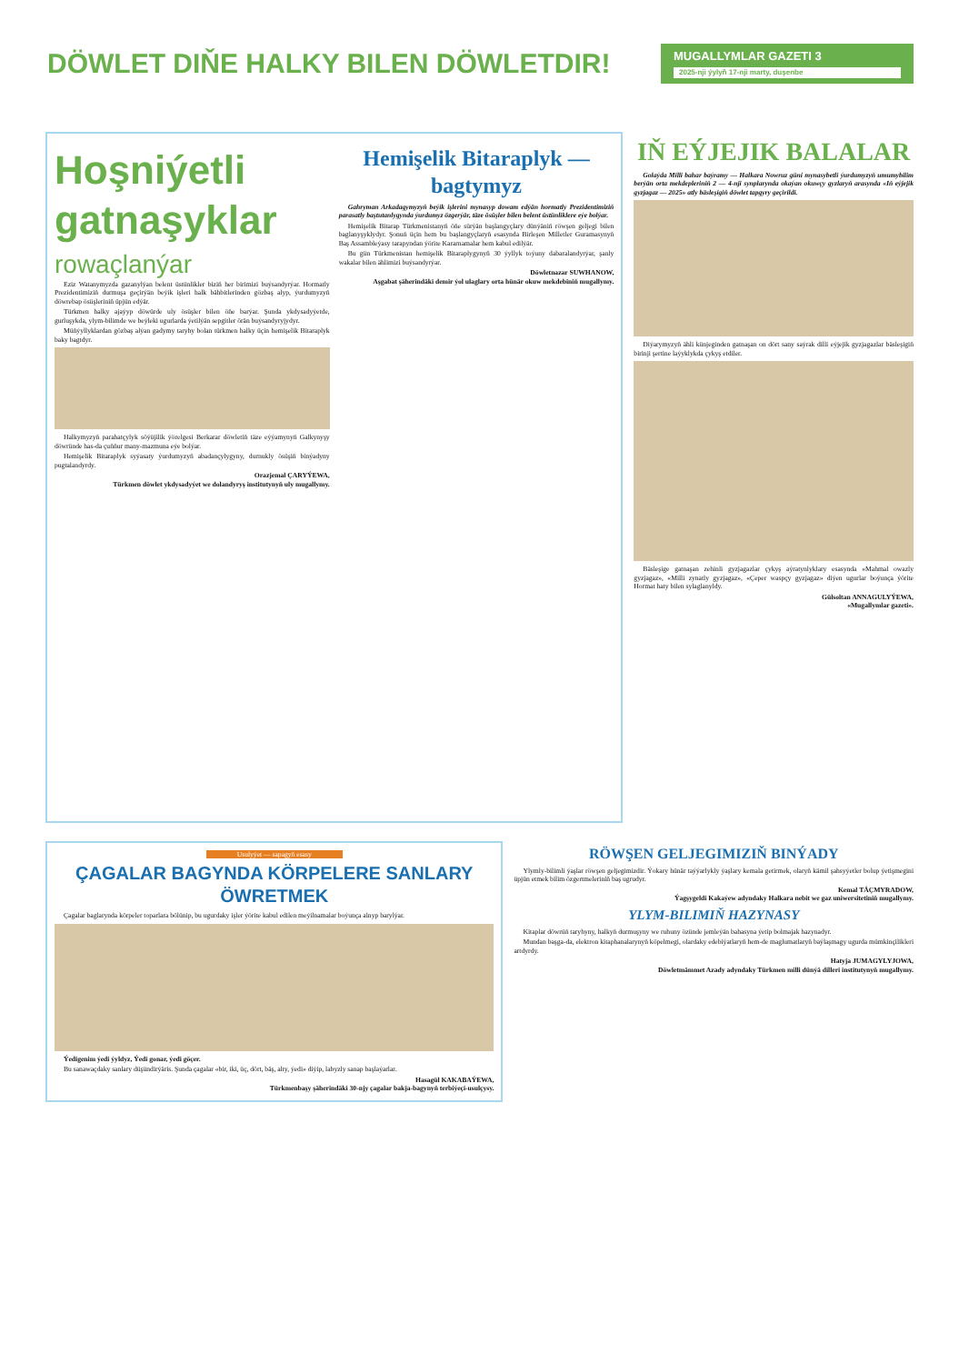DÖWLET DIŇE HALKY BILEN DÖWLETDIR!
MUGALLYMLAR GAZETI 3
2025-nji ýylyň 17-nji marty, duşenbe
Hoşniýetli gatnaşyklar
rowaçlanýar
Eziz Watanymyzda gazanylýan belent üstünlikler biziň her birimizi buýsandyrýar. Hormatly Prezidentimiziň durmuşa geçirýän beýik işleri halk bähbitlerinden gözbaş alyp, ýurdumyzyň döwrebap ösüşleriniň üpjün edýär.
Türkmen halky ajaýyp döwürde uly ösüşler bilen öňe barýar. Şunda ykdysadyýetde, gurluşykda, ylym-bilimde we beýleki ugurlarda ýetilýän sepgitler örän buýsandyryjydyr.
Müňýyllyklardan gözbaş alýan gadymy taryhy bolan türkmen halky üçin hemişelik Bitaraplyk baky bagtdyr.
Halkymyzyň parahatçylyk söýüjilik ýörelgesi Berkarar döwletiň täze eýýamynyň Galkynyşy döwründe has-da çuňňur many-mazmuna eýe bolýar.
Hemişelik Bitaraplyk syýasaty ýurdumyzyň abadançylygyny, durnukly ösüşiň binýadyny pugtalandyrdy.
Orazjemal ÇARYÝEWA,
Türkmen döwlet ykdysadyýet we dolandyryş institutynyň uly mugallymy.
Hemişelik Bitaraplyk — bagtymyz
Gahryman Arkadagymyzyň beýik işlerini mynasyp dowam edýän hormatly Prezidentimiziň parasatly baştutanlygynda ýurdumyz özgerýär, täze ösüşler bilen belent üstünliklere eýe bolýar.
Hemişelik Bitarap Türkmenistanyň öňe sürýän başlangyçlary dünýäniň röwşen geljegi bilen baglanyşyklydyr. Şonuň üçin hem bu başlangyçlaryň esasynda Birleşen Milletler Guramasynyň Baş Assambleýasy tarapyndan ýörite Kararnamalar hem kabul edilýär.
Bu gün Türkmenistan hemişelik Bitaraplygynyň 30 ýyllyk toýuny dabaralandyrýar, şanly wakalar bilen ählimizi buýsandyrýar.
Döwletnazar SUWHANOW,
Aşgabat şäherindäki demir ýol ulaglary orta hünär okuw mekdebiniň mugallymy.
IŇ EÝJEJIK BALALAR
Golaýda Milli bahar baýramy — Halkara Nowruz güni mynasybetli ýurdumyzyň umumybilim berýän orta mekdepleriniň 2 — 4-nji synplarynda okaýan okuwçy gyzlaryň arasynda «Iň eýjejik gyzjagaz — 2025» atly bäsleşigiň döwlet tapgyry geçirildi.
Diýarymyzyň ähli künjeginden gatnaşan on dört sany saýrak dilli eýjejik gyzjagazlar bäsleşigiň birinji şertine laýyklykda çykyş etdiler.
Bäsleşige gatnaşan zehinli gyzjagazlar çykyş aýratynlyklary esasynda «Mahmal owazly gyzjagaz», «Milli zynatly gyzjagaz», «Çeper waspçy gyzjagaz» diýen ugurlar boýunça ýörite Hormat haty bilen sylaglanyldy.
Gülsoltan ANNAGULYÝEWA,
«Mugallymlar gazeti».
Usulyýet — sapagyň esasy
ÇAGALAR BAGYNDA KÖRPELERE SANLARY ÖWRETMEK
Çagalar baglarynda körpeler toparlara bölünip, bu ugurdaky işler ýörite kabul edilen meýilnamalar boýunça alnyp barylýar.
Ýedigenim ýedi ýyldyz, Ýedi gonar, ýedi göçer.
Bu sanawaçdaky sanlary düşündirýäris. Şunda çagalar «bir, iki, üç, dört, bäş, alty, ýedi» diýip, labyzly sanap başlaýarlar.
Hasagül KAKABAÝEWA,
Türkmenbaşy şäherindäki 30-njy çagalar bakja-bagynyň terbiýeçi-usulçysy.
RÖWŞEN GELJEGIMIZIŇ BINÝADY
Ylymly-bilimli ýaşlar röwşen geljegimizdir. Ýokary hünär taýýarlykly ýaşlary kemala getirmek, olaryň kämil şahsyýetler bolup ýetişmegini üpjün etmek bilim özgertmeleriniň baş ugrudyr.
Kemal TÄÇMYRADOW,
Ýagşygeldi Kakaýew adyndaky Halkara nebit we gaz uniwersitetiniň mugallymy.
YLYM-BILIMIŇ HAZYNASY
Kitaplar döwrüň taryhyny, halkyň durmuşyny we ruhuny özünde jemleýän bahasyna ýetip bolmajak hazynadyr.
Mundan başga-da, elektron kitaphanalarynyň köpelmegi, olardaky edebiýatlaryň hem-de maglumatlaryň baýlaşmagy ugurda mümkinçilikleri artdyrdy.
Hatyja JUMAGYLYJOWA,
Döwletmämmet Azady adyndaky Türkmen milli dünýä dilleri institutynyň mugallymy.